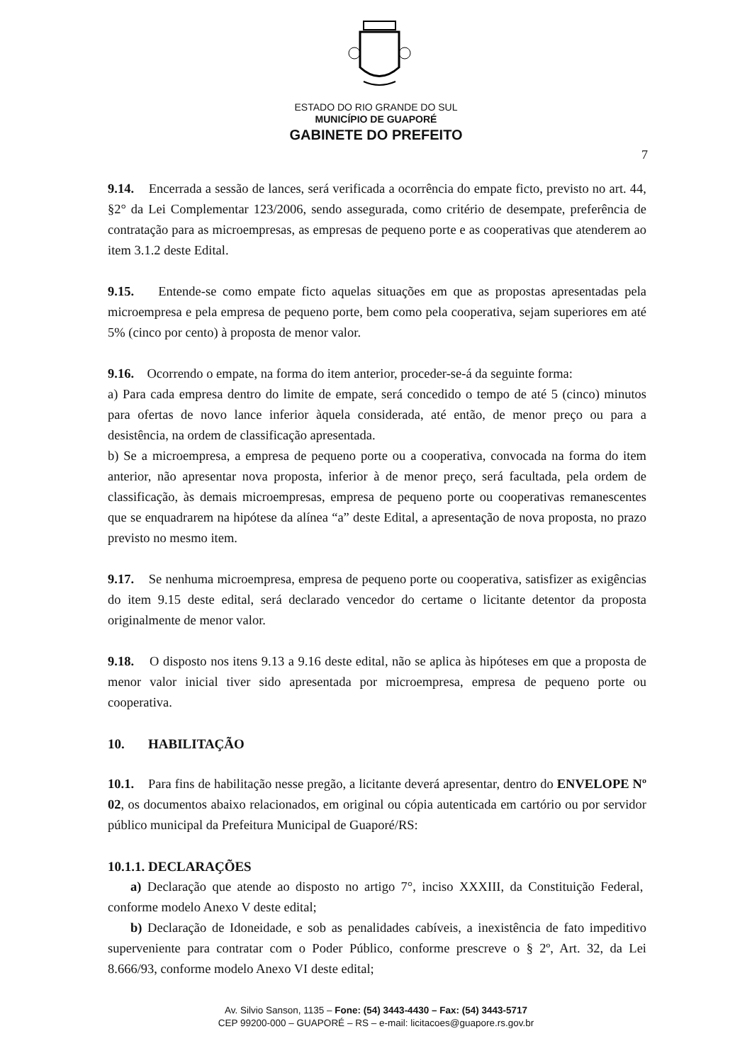ESTADO DO RIO GRANDE DO SUL
MUNICÍPIO DE GUAPORÉ
GABINETE DO PREFEITO
7
9.14. Encerrada a sessão de lances, será verificada a ocorrência do empate ficto, previsto no art. 44, §2° da Lei Complementar 123/2006, sendo assegurada, como critério de desempate, preferência de contratação para as microempresas, as empresas de pequeno porte e as cooperativas que atenderem ao item 3.1.2 deste Edital.
9.15. Entende-se como empate ficto aquelas situações em que as propostas apresentadas pela microempresa e pela empresa de pequeno porte, bem como pela cooperativa, sejam superiores em até 5% (cinco por cento) à proposta de menor valor.
9.16. Ocorrendo o empate, na forma do item anterior, proceder-se-á da seguinte forma:
a) Para cada empresa dentro do limite de empate, será concedido o tempo de até 5 (cinco) minutos para ofertas de novo lance inferior àquela considerada, até então, de menor preço ou para a desistência, na ordem de classificação apresentada.
b) Se a microempresa, a empresa de pequeno porte ou a cooperativa, convocada na forma do item anterior, não apresentar nova proposta, inferior à de menor preço, será facultada, pela ordem de classificação, às demais microempresas, empresa de pequeno porte ou cooperativas remanescentes que se enquadrarem na hipótese da alínea “a” deste Edital, a apresentação de nova proposta, no prazo previsto no mesmo item.
9.17. Se nenhuma microempresa, empresa de pequeno porte ou cooperativa, satisfizer as exigências do item 9.15 deste edital, será declarado vencedor do certame o licitante detentor da proposta originalmente de menor valor.
9.18. O disposto nos itens 9.13 a 9.16 deste edital, não se aplica às hipóteses em que a proposta de menor valor inicial tiver sido apresentada por microempresa, empresa de pequeno porte ou cooperativa.
10. HABILITAÇÃO
10.1. Para fins de habilitação nesse pregão, a licitante deverá apresentar, dentro do ENVELOPE Nº 02, os documentos abaixo relacionados, em original ou cópia autenticada em cartório ou por servidor público municipal da Prefeitura Municipal de Guaporé/RS:
10.1.1. DECLARAÇÕES
a) Declaração que atende ao disposto no artigo 7°, inciso XXXIII, da Constituição Federal, conforme modelo Anexo V deste edital;
b) Declaração de Idoneidade, e sob as penalidades cabíveis, a inexistência de fato impeditivo superveniente para contratar com o Poder Público, conforme prescreve o § 2º, Art. 32, da Lei 8.666/93, conforme modelo Anexo VI deste edital;
Av. Silvio Sanson, 1135 – Fone: (54) 3443-4430 – Fax: (54) 3443-5717
CEP 99200-000 – GUAPORÉ – RS – e-mail: licitacoes@guapore.rs.gov.br